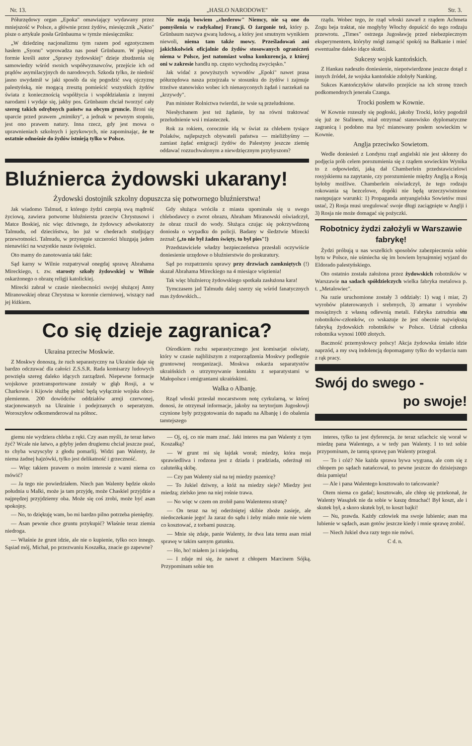Nr. 13. „HASLO NARODOWE" Str. 3.
Półurzędowy organ „Epoka" omawiający wydawany przez mniejszość w Polsce, a głównie przez żydów, miesięcznik „Natio" pisze o artykule posła Grünbauma w tymże miesięczniku:
„W dziedzinę nacjonalizmu tym razem pod egzotycznem hasłem „Syonu" wprowadza nas poseł Grünbaum. W pięknej formie kreśli autor „Sprawy żydowskiej" dzieje zbudzenia się samowiedzy wśród swoich współwyznawców, przejście ich od prądów asymilacyjnych do narodowych. Szkoda tylko, że niedość jasno uwydatnił w jaki sposób da się pogodzić swą ojczyznę palestyńską, nie mogącą zresztą pomieścić wszystkich żydów świata z koniecznością współżycia i współdziałania z innymi narodami i wydaje się, jakby pos. Grünbaum chciał tworzyć cały szereg takich odrębnych państw na obcym gruncie. Broni się uparcie przed prawem „mimikry", a jednak w pewnym stopniu, jest ono prawem natury. Inna rzecz, gdy jest mowa o uprawnieniach szkolnych i językowych, nie zapominając, że te ostatnie odnośnie do żydów istnieją tylko w Polsce.
Nie mają bowiem „chederow" Niemcy, nie są one do pomyślenia w radykalnej Francji. O żargonie też, który p. Grünbaum nazywa gwarą ludową, a który jest smutnym wynikiem niewoli, niema tam także mowy. Prześladowań ani jakichkolwiek oficjalnie do żydów stosowanych ograniczeń niema w Polsce, jest natomiast wolna konkurencja, z której oni w zakresie handlu np. często wychodzą zwycięsko."
Jak widać z powyższych wywodów „Epoki" nawet prasa półurzędowa nasza przejrzała w stosunku do żydów i zajmuje trzeźwe stanowisko wobec ich nienasyconych żądań i narzekań na „krzywdy".
Pan minister Rolnictwa twierdzi, że wsie są przeludnione.
Niesłychanem jest też żądanie, by na równi traktować przeludnienie wsi i miasteczek.
Rok za rokiem, corocznie idą w świat za chlebem tysiące Polaków, najlepszych obywateli państwa — mieliżbyśmy — zamiast żądać emigracji żydów do Palestyny jeszcze ziemię oddawać rozzuchwalonym a niewdzięcznym przybyszom?
Bluźnierca żydowski ukarany!
Żydowski dostojnik szkolny dopuszcza się potwornego bluźnierstwa!
Jak wiadomo Talmud, z którego żydzi czerpią swą mądrość życiową, zawiera potworne bluźniersta przeciw Chrystusowi i Matce Boskiej, nic więc dziwnego, że żydowscy adwokatorzy Talmudu, od dzieciństwa, bo już w chederach studjujący przewrotności. Talmudu, w przystępie szczerości bluzgają jadem nienawiści na wszystkie nasze świętości.
Oto mamy do zanotowania taki fakt:
Sąd karny w Wilnie rozpatrywał onegdaj sprawę Abrahama Mireckiego, t. zw. starosty szkoły żydowskiej w Wilnie oskarżonego o obrazę religji katolickiej.
Mirecki zabrał w czasie nieobecności swojej służącej Anny Miranowskiej obraz Chrystusa w koronie cierniowej, wiszący nad jej łóżkiem.
Gdy służąca wróciła z miasta upominała się u swego chlebodawcy o zwrot obrazu, Abraham Miranowski oświadczył, że obraz rzucił do wody. Służąca czując się pokrzywdzoną doniosła o wypadku do policji. Badany w śledztwie Mirecki zeznał: („to nie był żaden święty, to był pies"!)
Przedstawiciele władzy bezpieczeństwa przesłali oczywiście doniesienie urzędowe o bluźnierstwie do prokuratury.
Sąd po rozpatrzeniu sprawy przy drzwiach zamkniętych (!) skazał Abrahama Mireckiego na 4 miesiące więzienia!
Tak więc bluźniercę żydowskiego spotkała zasłużona kara!
Tymczasem jad Talmudu dalej szerzy się wśród fanatycznych mas żydowskich...
Co się dzieje zagranica?
Ukraina przeciw Moskwie.
Z Moskwy donoszą, że ruch separastyczny na Ukrainie daje się bardzo odczuwać dla całości Z.S.S.R. Rada komisarzy ludowych powzięła szereg daleko idących zarządzeń. Niepewne formacje wojskowe przetransportowane zostały w głąb Rosji, a w Charkowie i Kijowie służbę pełnić będą wyłącznie wojska obco-plemiennn. 200 dowódców oddziałów armji czerwonej, stacjonowanych na Ukrainie i podejrzanych o seperatyzm. Woroszyłow odkomenderował na północ.
Ośrodkiem ruchu separastycznego jest komisarjat oświaty, który w czasie najbliższym z rozporządzenia Moskwy podlegnie gruntownej reorganizacji. Moskwa oskarża separatystów ukraińskich o utrzymywanie kontaktu z separatystami w Małopolsce i emigrantami ukraińskimi.
Walka o Albanję.
Rząd włoski przesłał mocarstwom notę cyrkularną, w której donosi, że otrzymał informacje, jakoby na terytorjum Jugosłowji czynione były przygotowania do napadu na Albanję i do obalenia tamtejszego
rządu. Wobec tego, że rząd włoski zawarł z rządem Achmeta Zogu beja traktat, nie mogłyby Włochy dopuścić do tego rodzaju przewrotu. „Times" ostrzega Jugosławję przed niebezpiecznym eksperymentem, któryby mógł zamącić spokój na Bałkanie i mieć ewentualne daleko idące skutki.
Sukcesy wojsk kantońskich.
Z Hankau nadeszło doniesienie, niepotwierdzone jeszcze dotąd z innych źródeł, że wojska kantońskie zdobyły Nanking.
Sukces Kantończyków ułatwiło przejście na ich stronę trzech podkomendnych jenerała Czanga.
Trocki posłem w Kownie.
W Kownie rozeszły się pogłoski, jakoby Trocki, który pogodził się już ze Stalinem, miał otrzymać stanowisko dyplomatyczne zagranicą i podobno ma być mianowany posłem sowieckim w Kownie.
Anglja przeciwko Sowietom.
Wedle doniesień z Londynu rząd angielski nie jest skłonny do podjęcia prób celem porozumienia się z rządem sowieckim Wynika to z odpowiedzi, jaką dał Chamberlein przedstawicielowi rosyjskiemu na zapytanie, czy porozumienie między Anglją a Rosją byłoby możliwe. Chamberlein oświadczył, że tego rodzaju rokowania są bezcelowe, dopóki nie będą urzeczywistnione następujące warunki: 1) Propaganda antyangielska Sowietów musi ustać, 2) Rosja musi uregulować swoje długi zaciągnięte w Anglji i 3) Rosja nie może domagać się pożyczki.
Robotnicy żydzi założyli w Warszawie fabrykę!
Żydzi próbują u nas wszelkich sposobów zabezpieczenia sobie bytu w Polsce, nie uśmiecha się im bowiem bynajmniej wyjazd do Eldorado palestyńskiego.
Oto ostatnio została założona przez żydowskich robotników w Warszawie na sadach spółdzielczych wielka fabryka metalowa p. t. „Metalowiec".
Na razie uruchomione zostały 3 oddziały: 1) wag i miar, 2) wyrobów platerowanych i srebrnych, 3) armatur i wyrobów mosiężnych z własną odlewnią metali. Fabryka zatrudnia stu robotników-członków, co wskazuje że jest obecnie największą fabryką żydowskich robotników w Polsce. Udział członka robotnika wynosi 1000 złotych.
Baczność przemysłowcy polscy! Akcja żydowska śmiało idzie naprzód, a my swą indolencją dopomagamy tylko do wydarcia nam z rąk pracy.
Swój do swego -
po swoje!
giemu nie wydziera chleba z ręki. Czy asan myśli, że teraz łatwo żyć? Wcale nie łatwo, a gdyby jeden drugiemu chciał jeszcze psuć, to chyba wszyscyby z głodu pomarlij. Widzi pan Walenty, że niema żadnej hajzówki, tylko jest delikatność i grzeczność.
— Więc takiem prawem o moim interesie z wami niema co mówić?
— Ja tego nie powiedziałem. Niech pan Walenty będzie okolo południa u Malki, może ja tam przyjdę, może Chaskiel przyjdzie a najprędzej przyjdziemy oba. Może się coś zrobi, może być asan spokojny.
— No, to dziękuję wam, bo mi bardzo pilno potrzeba pieniędzy.
— Asan pewnie chce gruntu przykupić? Właśnie teraz ziemia niedroga.
— Właśnie że grunt idzie, ale nie o kupienie, tylko oco innego. Sąsiad mój, Michał, po przezwaniu Koszałka, znacie go zapewne?
— Oj, oj, co nie mam znać. Jaki interes ma pan Walenty z tym Koszałką?
— W grunt mi się łajdak worał; miedzy, która moja sprawiedliwa i rodzona jest z dziada i pradziada, oderżnął mi caluteńką skibę.
— Czy pan Walenty siał na tej miedzy pszenicę?
— To Jukiel dziwny, a któż na miedzy sieje? Miedzy jest miedzą; zielsko jeno na niej rośnie trawa.
— No więc w czem on zrobił panu Walentemu stratę?
— On teraz na tej oderżniętej skibie zboże zasieje, ale niedoczekanie jego! Ja zaraz do sądu i żeby miało mnie nie wiem co kosztować, z torbami puszczę.
— Mnie się zdaje, panie Walenty, że dwa lata temu asan miał sprawę w takim samym gatunku.
— Ho, ho! miałem ja i niejedną.
— I zdaje mi się, że nawet z chłopem Marcinem Sójką. Przypominam sobie ten
interes, tylko ta jest dyferencja. że teraz szlachcic się worał w miedzę pana Walentego, a w tedy pan Walenty. I to też sobie przypominam, że tamtą sprawę pan Walenty przegrał.
— To i cóż? Nie każda sprawa bywa wygrana, ale com się z chłopem po sądach natańcował, to pewne jeszcze do dzisiejszego dnia pamięta!
— Ale i pana Walentego kosztowało to tańcowanie?
Otem niema co gadać; kosztowało, ale chłop się przekonał, że Walenty Wasążek nie da sobie w kaszę dmuchać! Był koszt, ale i skutek był, a skoro skutek był, to koszt bajki!
— Nu, prawda. Każdy człowiek ma swoje lubienie; asan ma lubienie w sądach, asan gotów jeszcze kiedy i mnie sprawę zrobić.
— Niech Jukiel dwa razy tego nie mówi.
C d. n.